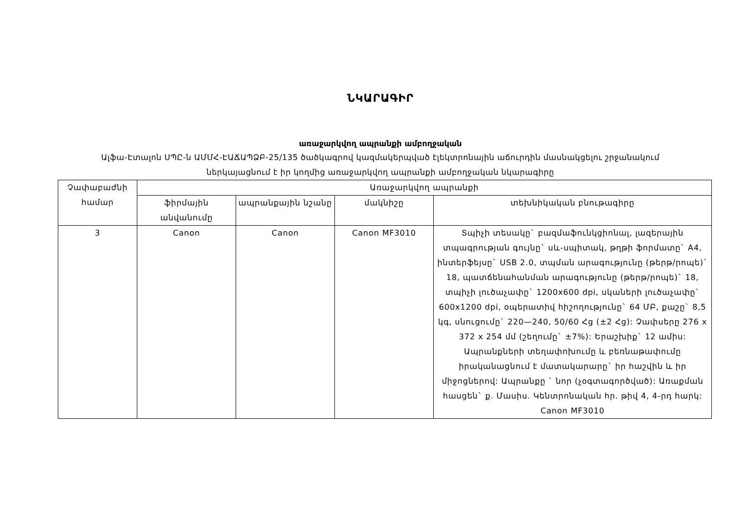ՆԿԱՐԱԳԻՐ
առաջարկվող ապրանքի ամբողջական
Ալֆա-Էտալոն ՍՊԸ-ն ԱՄՄՀ-ԷԱՃԱՊՁԲ-25/135 ծածկագրով կազմակերպված էլեկտրոնային աճուրդին մասնակցելու շրջանակում
ներկայացնում է իր կողմից առաջարկվող ապրանքի ամբողջական նկարագիրը
| Չափաբաժնի համար | Առաջարկվող ապրանքի | | | |
| --- | --- | --- | --- | --- |
| | ֆիրմային անվանումը | ապրանքային նշանը | մակնիշը | տեխնիկական բնութագիրը |
| 3 | Canon | Canon | Canon MF3010 | Տպիչի տեսակը` բազմաֆունկցիոնալ, լազերային տպագրության գույնը` սև-սպիտակ, թղթի ֆորմատը` A4, ինտերֆեյսը` USB 2.0, տպման արագությունը (թերթ/րոպե)` 18, պատճենահանման արագությունը (թերթ/րոպե)` 18, տպիչի լուծաչափը` 1200x600 dpi, սկաների լուծաչափը` 600x1200 dpi, օպերատիվ հիշողությունը` 64 ՄԲ, քաշը` 8,5 կգ, սնուցումը` 220—240, 50/60 Հց (±2 Հց): Չափսերը 276 x 372 x 254 մմ (շեղումը` ±7%): Երաշխիք` 12 ամիս: Ապրանքների տեղափոխումը և բեռնաթափումը իրականացնում է մատակարարը` իր հաշվին և իր միջոցներով: Ապրանքը ` նոր (չօգտագործված): Առաքման հասցեն` ք. Մասիս. Կենտրոնական հր. թիվ 4, 4-րդ հարկ: Canon MF3010 |